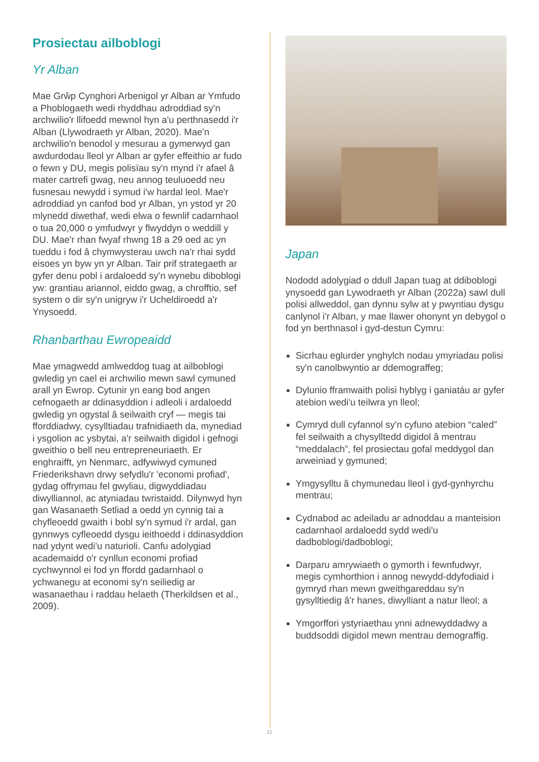Prosiectau ailboblogi
Yr Alban
Mae Grŵp Cynghori Arbenigol yr Alban ar Ymfudo a Phoblogaeth wedi rhyddhau adroddiad sy'n archwilio'r llifoedd mewnol hyn a'u perthnasedd i'r Alban (Llywodraeth yr Alban, 2020). Mae'n archwilio'n benodol y mesurau a gymerwyd gan awdurdodau lleol yr Alban ar gyfer effeithio ar fudo o fewn y DU, megis polisïau sy'n mynd i'r afael â mater cartrefi gwag, neu annog teuluoedd neu fusnesau newydd i symud i'w hardal leol. Mae'r adroddiad yn canfod bod yr Alban, yn ystod yr 20 mlynedd diwethaf, wedi elwa o fewnlif cadarnhaol o tua 20,000 o ymfudwyr y flwyddyn o weddill y DU. Mae'r rhan fwyaf rhwng 18 a 29 oed ac yn tueddu i fod â chymwysterau uwch na'r rhai sydd eisoes yn byw yn yr Alban. Tair prif strategaeth ar gyfer denu pobl i ardaloedd sy'n wynebu diboblogi yw: grantiau ariannol, eiddo gwag, a chrofftio, sef system o dir sy'n unigryw i'r Ucheldiroedd a'r Ynysoedd.
Rhanbarthau Ewropeaidd
Mae ymagwedd amlweddog tuag at ailboblogi gwledig yn cael ei archwilio mewn sawl cymuned arall yn Ewrop. Cytunir yn eang bod angen cefnogaeth ar ddinasyddion i adleoli i ardaloedd gwledig yn ogystal â seilwaith cryf — megis tai fforddiadwy, cysylltiadau trafnidiaeth da, mynediad i ysgolion ac ysbytai, a'r seilwaith digidol i gefnogi gweithio o bell neu entrepreneuriaeth. Er enghraifft, yn Nenmarc, adfywiwyd cymuned Friederikshavn drwy sefydlu'r 'economi profiad', gydag offrymau fel gwyliau, digwyddiadau diwylliannol, ac atyniadau twristaidd. Dilynwyd hyn gan Wasanaeth Setliad a oedd yn cynnig tai a chyfleoedd gwaith i bobl sy'n symud i'r ardal, gan gynnwys cyfleoedd dysgu ieithoedd i ddinasyddion nad ydynt wedi'u naturioli. Canfu adolygiad academaidd o'r cynllun economi profiad cychwynnol ei fod yn ffordd gadarnhaol o ychwanegu at economi sy'n seiliedig ar wasanaethau i raddau helaeth (Therkildsen et al., 2009).
Japan
Nododd adolygiad o ddull Japan tuag at ddiboblogi ynysoedd gan Lywodraeth yr Alban (2022a) sawl dull polisi allweddol, gan dynnu sylw at y pwyntiau dysgu canlynol i'r Alban, y mae llawer ohonynt yn debygol o fod yn berthnasol i gyd-destun Cymru:
Sicrhau eglurder ynghylch nodau ymyriadau polisi sy'n canolbwyntio ar ddemograffeg;
Dylunio fframwaith polisi hyblyg i ganiatáu ar gyfer atebion wedi'u teilwra yn lleol;
Cymryd dull cyfannol sy'n cyfuno atebion “caled” fel seilwaith a chysylltedd digidol â mentrau “meddalach”, fel prosiectau gofal meddygol dan arweiniad y gymuned;
Ymgysylltu â chymunedau lleol i gyd-gynhyrchu mentrau;
Cydnabod ac adeiladu ar adnoddau a manteision cadarnhaol ardaloedd sydd wedi'u dadboblogi/dadboblogi;
Darparu amrywiaeth o gymorth i fewnfudwyr, megis cymhorthion i annog newydd-ddyfodiaid i gymryd rhan mewn gweithgareddau sy'n gysylltiedig â'r hanes, diwylliant a natur lleol; a
Ymgorffori ystyriaethau ynni adnewyddadwy a buddsoddi digidol mewn mentrau demograffig.
11